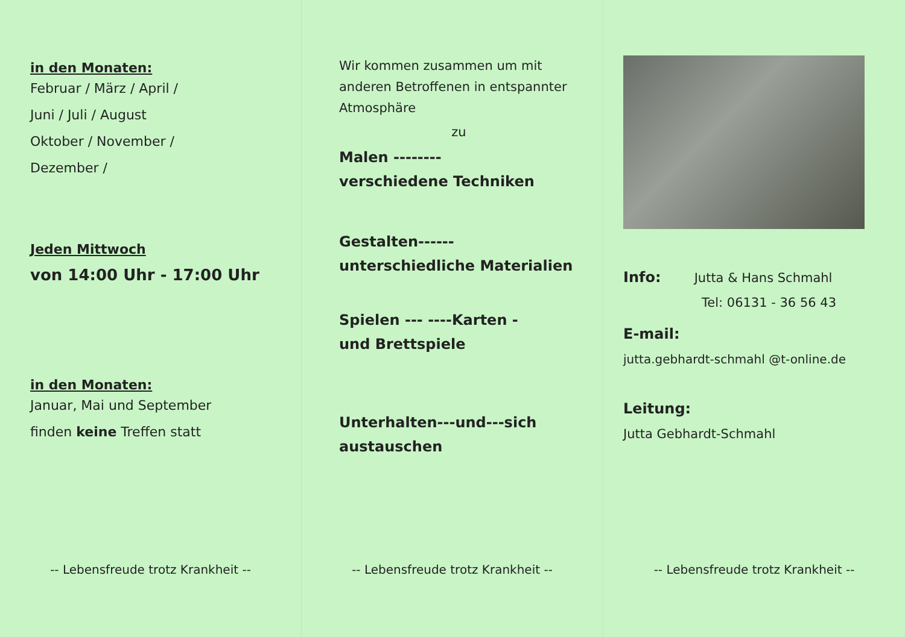in den Monaten:
Februar / März / April /
Juni / Juli / August
Oktober / November /
Dezember /
Jeden Mittwoch
von 14:00 Uhr - 17:00 Uhr
in den Monaten:
Januar, Mai und September
finden keine Treffen statt
-- Lebensfreude trotz Krankheit --
Wir kommen zusammen um mit anderen Betroffenen in entspannter Atmosphäre
zu
Malen --------
verschiedene Techniken
Gestalten------
unterschiedliche Materialien
Spielen --- ----Karten -
und Brettspiele
Unterhalten---und---sich
austauschen
-- Lebensfreude trotz Krankheit --
Info: Jutta & Hans Schmahl
Tel: 06131 - 36 56 43
E-mail:
jutta.gebhardt-schmahl @t-online.de
Leitung:
Jutta Gebhardt-Schmahl
-- Lebensfreude trotz Krankheit --